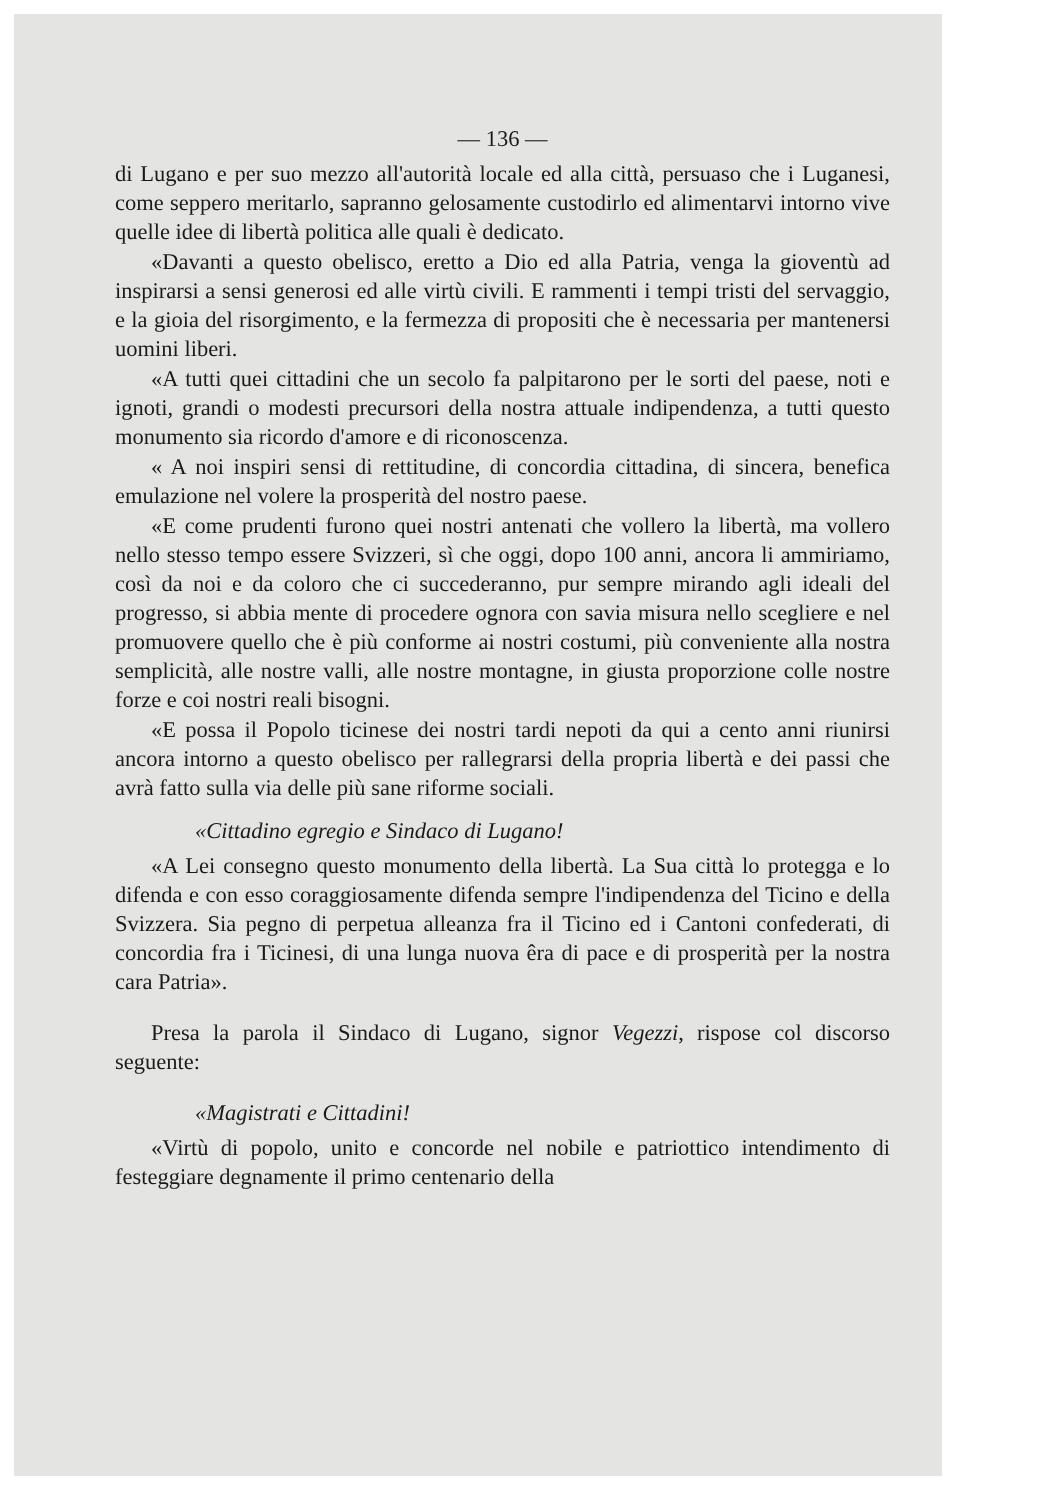— 136 —
di Lugano e per suo mezzo all'autorità locale ed alla città, persuaso che i Luganesi, come seppero meritarlo, sapranno gelosamente custodirlo ed alimentarvi intorno vive quelle idee di libertà politica alle quali è dedicato.
«Davanti a questo obelisco, eretto a Dio ed alla Patria, venga la gioventù ad inspirarsi a sensi generosi ed alle virtù civili. E rammenti i tempi tristi del servaggio, e la gioia del risorgimento, e la fermezza di propositi che è necessaria per mantenersi uomini liberi.
«A tutti quei cittadini che un secolo fa palpitarono per le sorti del paese, noti e ignoti, grandi o modesti precursori della nostra attuale indipendenza, a tutti questo monumento sia ricordo d'amore e di riconoscenza.
« A noi inspiri sensi di rettitudine, di concordia cittadina, di sincera, benefica emulazione nel volere la prosperità del nostro paese.
«E come prudenti furono quei nostri antenati che vollero la libertà, ma vollero nello stesso tempo essere Svizzeri, sì che oggi, dopo 100 anni, ancora li ammiriamo, così da noi e da coloro che ci succederanno, pur sempre mirando agli ideali del progresso, si abbia mente di procedere ognora con savia misura nello scegliere e nel promuovere quello che è più conforme ai nostri costumi, più conveniente alla nostra semplicità, alle nostre valli, alle nostre montagne, in giusta proporzione colle nostre forze e coi nostri reali bisogni.
«E possa il Popolo ticinese dei nostri tardi nepoti da qui a cento anni riunirsi ancora intorno a questo obelisco per rallegrarsi della propria libertà e dei passi che avrà fatto sulla via delle più sane riforme sociali.
«Cittadino egregio e Sindaco di Lugano!
«A Lei consegno questo monumento della libertà. La Sua città lo protegga e lo difenda e con esso coraggiosamente difenda sempre l'indipendenza del Ticino e della Svizzera. Sia pegno di perpetua alleanza fra il Ticino ed i Cantoni confederati, di concordia fra i Ticinesi, di una lunga nuova êra di pace e di prosperità per la nostra cara Patria».
Presa la parola il Sindaco di Lugano, signor Vegezzi, rispose col discorso seguente:
«Magistrati e Cittadini!
«Virtù di popolo, unito e concorde nel nobile e patriottico intendimento di festeggiare degnamente il primo centenario della